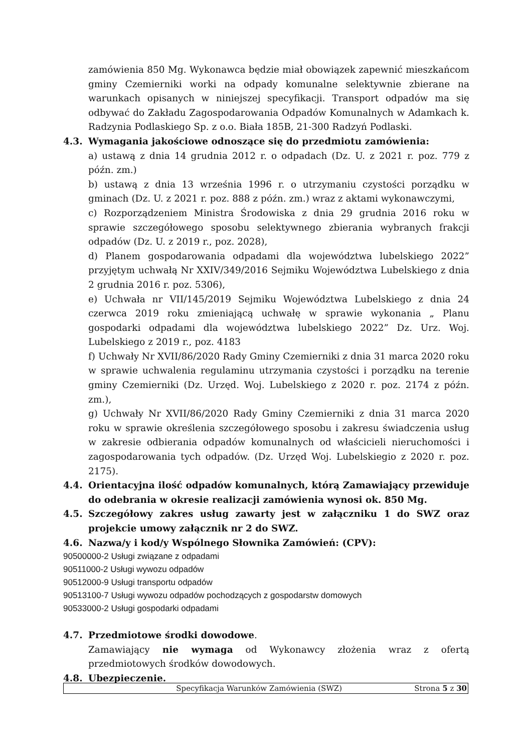zamówienia 850 Mg. Wykonawca będzie miał obowiązek zapewnić mieszkańcom gminy Czemierniki worki na odpady komunalne selektywnie zbierane na warunkach opisanych w niniejszej specyfikacji. Transport odpadów ma się odbywać do Zakładu Zagospodarowania Odpadów Komunalnych w Adamkach k. Radzynia Podlaskiego Sp. z o.o. Biała 185B, 21-300 Radzyń Podlaski.
4.3. Wymagania jakościowe odnoszące się do przedmiotu zamówienia:
a) ustawą z dnia 14 grudnia 2012 r. o odpadach (Dz. U. z 2021 r. poz. 779 z późn. zm.)
b) ustawą z dnia 13 września 1996 r. o utrzymaniu czystości porządku w gminach (Dz. U. z 2021 r. poz. 888 z późn. zm.) wraz z aktami wykonawczymi,
c) Rozporządzeniem Ministra Środowiska z dnia 29 grudnia 2016 roku w sprawie szczegółowego sposobu selektywnego zbierania wybranych frakcji odpadów (Dz. U. z 2019 r., poz. 2028),
d) Planem gospodarowania odpadami dla województwa lubelskiego 2022” przyjętym uchwałą Nr XXIV/349/2016 Sejmiku Województwa Lubelskiego z dnia 2 grudnia 2016 r. poz. 5306),
e) Uchwała nr VII/145/2019 Sejmiku Województwa Lubelskiego z dnia 24 czerwca 2019 roku zmieniającą uchwałę w sprawie wykonania „ Planu gospodarki odpadami dla województwa lubelskiego 2022” Dz. Urz. Woj. Lubelskiego z 2019 r., poz. 4183
f) Uchwały Nr XVII/86/2020 Rady Gminy Czemierniki z dnia 31 marca 2020 roku w sprawie uchwalenia regulaminu utrzymania czystości i porządku na terenie gminy Czemierniki (Dz. Urzęd. Woj. Lubelskiego z 2020 r. poz. 2174 z późn. zm.),
g) Uchwały Nr XVII/86/2020 Rady Gminy Czemierniki z dnia 31 marca 2020 roku w sprawie określenia szczegółowego sposobu i zakresu świadczenia usług w zakresie odbierania odpadów komunalnych od właścicieli nieruchomości i zagospodarowania tych odpadów. (Dz. Urzęd Woj. Lubelskiegio z 2020 r. poz. 2175).
4.4. Orientacyjna ilość odpadów komunalnych, którą Zamawiający przewiduje do odebrania w okresie realizacji zamówienia wynosi ok. 850 Mg.
4.5. Szczegółowy zakres usług zawarty jest w załączniku 1 do SWZ oraz projekcie umowy załącznik nr 2 do SWZ.
4.6. Nazwa/y i kod/y Wspólnego Słownika Zamówień: (CPV):
90500000-2 Usługi związane z odpadami
90511000-2 Usługi wywozu odpadów
90512000-9 Usługi transportu odpadów
90513100-7 Usługi wywozu odpadów pochodzących z gospodarstw domowych
90533000-2 Usługi gospodarki odpadami
4.7. Przedmiotowe środki dowodowe.
Zamawiający nie wymaga od Wykonawcy złożenia wraz z ofertą przedmiotowych środków dowodowych.
4.8. Ubezpieczenie.
Specyfikacja Warunków Zamówienia (SWZ) Strona 5 z 30